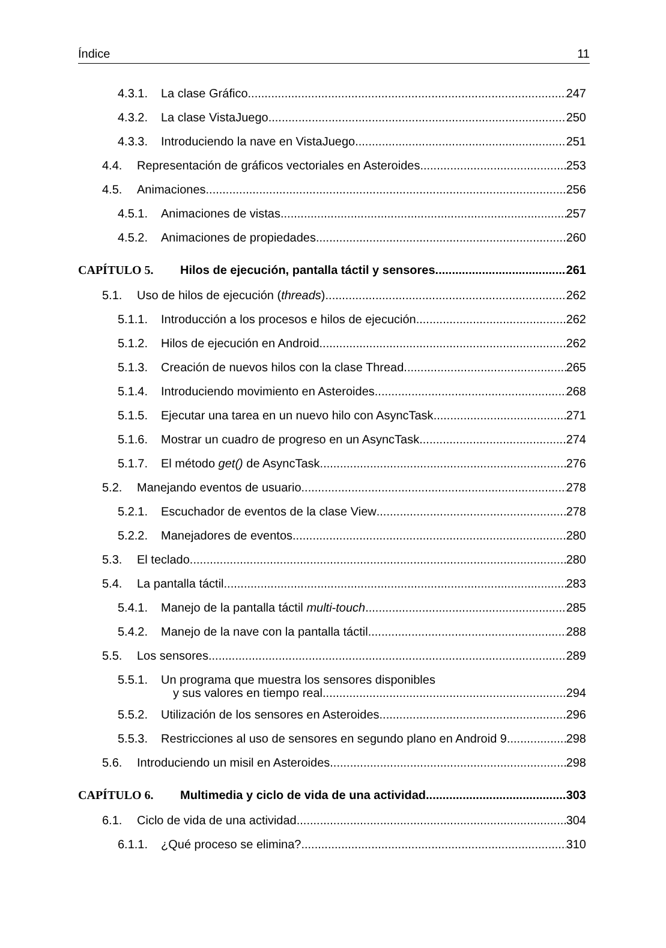Índice 11
4.3.1. La clase Gráfico 247
4.3.2. La clase VistaJuego 250
4.3.3. Introduciendo la nave en VistaJuego 251
4.4. Representación de gráficos vectoriales en Asteroides 253
4.5. Animaciones 256
4.5.1. Animaciones de vistas 257
4.5.2. Animaciones de propiedades 260
CAPÍTULO 5. Hilos de ejecución, pantalla táctil y sensores 261
5.1. Uso de hilos de ejecución (threads) 262
5.1.1. Introducción a los procesos e hilos de ejecución 262
5.1.2. Hilos de ejecución en Android 262
5.1.3. Creación de nuevos hilos con la clase Thread 265
5.1.4. Introduciendo movimiento en Asteroides 268
5.1.5. Ejecutar una tarea en un nuevo hilo con AsyncTask 271
5.1.6. Mostrar un cuadro de progreso en un AsyncTask 274
5.1.7. El método get() de AsyncTask 276
5.2. Manejando eventos de usuario 278
5.2.1. Escuchador de eventos de la clase View 278
5.2.2. Manejadores de eventos 280
5.3. El teclado 280
5.4. La pantalla táctil 283
5.4.1. Manejo de la pantalla táctil multi-touch 285
5.4.2. Manejo de la nave con la pantalla táctil 288
5.5. Los sensores 289
5.5.1. Un programa que muestra los sensores disponibles
y sus valores en tiempo real 294
5.5.2. Utilización de los sensores en Asteroides 296
5.5.3. Restricciones al uso de sensores en segundo plano en Android 9 298
5.6. Introduciendo un misil en Asteroides 298
CAPÍTULO 6. Multimedia y ciclo de vida de una actividad 303
6.1. Ciclo de vida de una actividad 304
6.1.1. ¿Qué proceso se elimina? 310